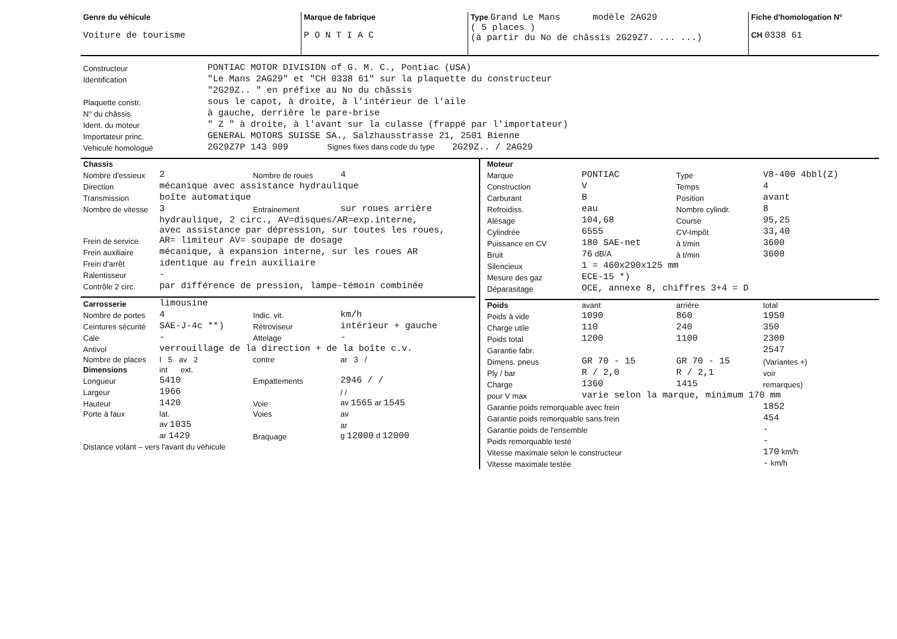| Genre du véhicule Voiture de tourisme | Marque de fabrique P O N T I A C | Type Grand Le Mans modèle 2AG29 ( 5 places ) (à partir du No de châssis 2G29Z7. ... ...) | Fiche d'homologation N° CH 0338 61 |
| Constructeur | PONTIAC MOTOR DIVISION of G. M. C., Pontiac (USA) |
| Identification | "Le Mans 2AG29" et "CH 0338 61" sur la plaquette du constructeur |
| | "2G29Z.. " en préfixe au No du châssis |
| Plaquette constr. | sous le capot, à droite, à l'intérieur de l'aile |
| N° du châssis | à gauche, derrière le pare-brise |
| Ident. du moteur | " Z " à droite, à l'avant sur la culasse (frappé par l'importateur) |
| Importateur princ. | GENERAL MOTORS SUISSE SA., Salzhausstrasse 21, 2501 Bienne |
| Vehicule homologué | 2G29Z7P 143 909 Signes fixes dans code du type 2G29Z.. / 2AG29 |
| Chassis | | | |
| Nombre d'essieux | 2 | Nombre de roues | 4 |
| Direction | mécanique avec assistance hydraulique | | |
| Transmission | boîte automatique | | |
| Nombre de vitesse | 3 | Entrainement | sur roues arrière |
| Frein de service | hydraulique, 2 circ., AV=disques/AR=exp.interne, avec assistance par dépression, sur toutes les roues, AR= limiteur AV= soupape de dosage | | |
| Frein auxiliaire | mécanique, à expansion interne, sur les roues AR | | |
| Frein d'arrêt | identique au frein auxiliaire | | |
| Ralentisseur | - | | |
| Contrôle 2 circ. | par différence de pression, lampe-témoin combinée | | |
| Carrosserie | limousine | | |
| Nombre de portes | 4 | Indic. vit. | km/h |
| Ceintures sécurité | SAE-J-4c **) | Rétroviseur | intérieur + gauche |
| Cale | - | Attelage | - |
| Antivol | verrouillage de la direction + de la boîte c.v. | | |
| Nombre de places | I 5 av 2 | contre | ar 3 / |
| Dimensions | int ext. | | |
| Longueur | 5410 | Empattements | 2946 / / |
| Largeur | 1966 | | / / |
| Hauteur | 1420 | Voie | av 1565 ar 1545 |
| Porte à faux | lat. | Voies | av |
| | av 1035 | | ar |
| | ar 1429 | Braquage | g 12000 d 12000 |
| Distance volant – vers l'avant du véhicule | | | |
| Moteur | | | |
| Marque | PONTIAC | Type | V8-400 4bbl(Z) |
| Construction | V | Temps | 4 |
| Carburant | B | Position | avant |
| Refroidiss. | eau | Nombre cylindr. | 8 |
| Alésage | 104,68 | Course | 95,25 |
| Cylindrée | 6555 | CV-Impôt | 33,40 |
| Puissance en CV | 180 SAE-net | à t/min | 3600 |
| Bruit | 76 dB/A | à t/min | 3600 |
| Silencieux | 1 = 460x290x125 mm | | |
| Mesure des gaz | ECE-15 *) | | |
| Déparasitage | OCE, annexe 8, chiffres 3+4 = D | | |
| Poids | avant | arrière | total |
| Poids à vide | 1090 | 860 | 1950 |
| Charge utile | 110 | 240 | 350 |
| Poids total | 1200 | 1100 | 2300 |
| Garantie fabr. | | | 2547 |
| Dimens. pneus | GR 70 - 15 | GR 70 - 15 | (Variantes +) |
| Ply / bar | R / 2,0 | R / 2,1 | voir |
| Charge | 1360 | 1415 | remarques) |
| pour V max | varie selon la marque, minimum 170 mm | | |
| Garantie poids remorquable avec frein | | | 1852 |
| Garantie poids remorquable sans frein | | | 454 |
| Garantie poids de l'ensemble | | | - |
| Poids remorquable testé | | | - |
| Vitesse maximale selon le constructeur | | | 170 km/h |
| Vitesse maximale testée | | | - km/h |